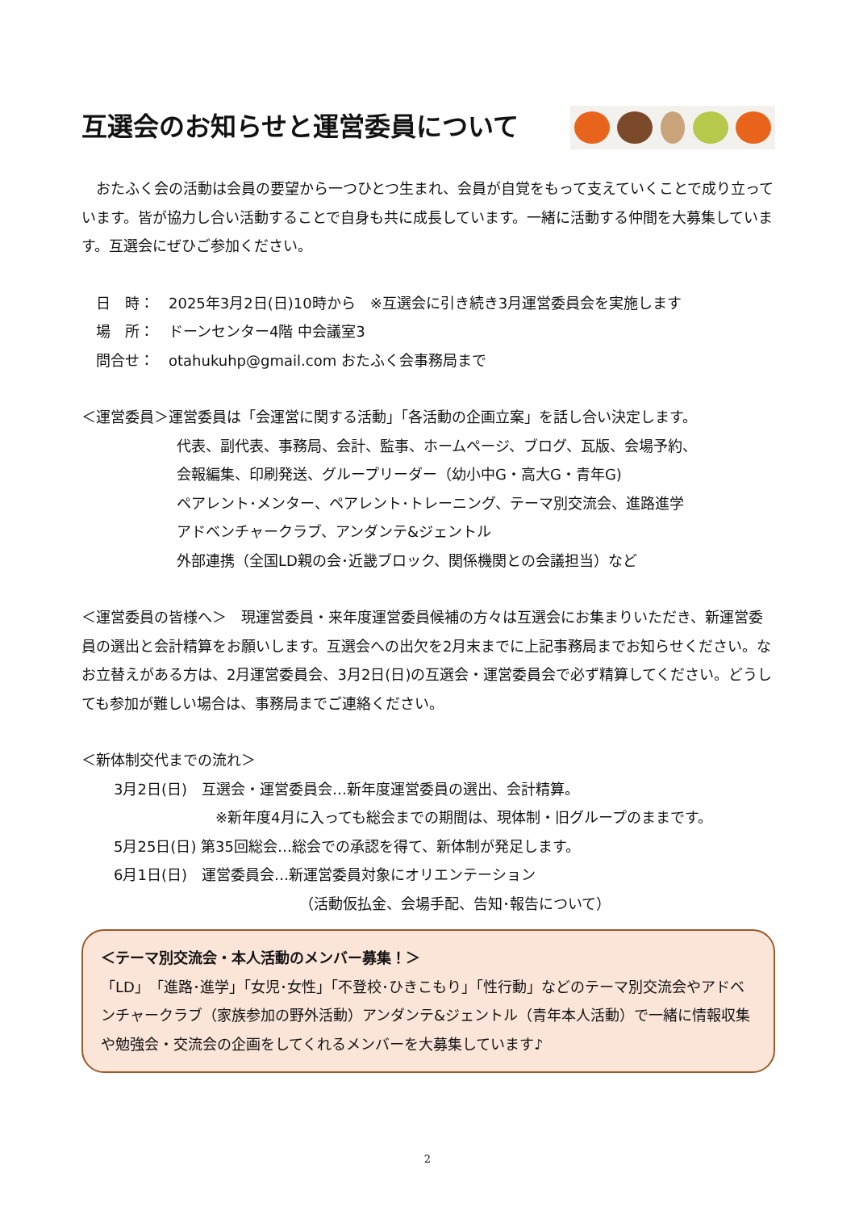互選会のお知らせと運営委員について
　おたふく会の活動は会員の要望から一つひとつ生まれ、会員が自覚をもって支えていくことで成り立っています。皆が協力し合い活動することで自身も共に成長しています。一緒に活動する仲間を大募集しています。互選会にぜひご参加ください。
　日　時：　2025年3月2日(日)10時から　※互選会に引き続き3月運営委員会を実施します
　場　所：　ドーンセンター4階 中会議室3
　問合せ：　otahukuhp@gmail.com おたふく会事務局まで
＜運営委員＞運営委員は「会運営に関する活動」「各活動の企画立案」を話し合い決定します。
代表、副代表、事務局、会計、監事、ホームページ、ブログ、瓦版、会場予約、
会報編集、印刷発送、グループリーダー（幼小中G・高大G・青年G)
ペアレント･メンター、ペアレント･トレーニング、テーマ別交流会、進路進学
アドベンチャークラブ、アンダンテ&ジェントル
外部連携（全国LD親の会･近畿ブロック、関係機関との会議担当）など
＜運営委員の皆様へ＞　現運営委員・来年度運営委員候補の方々は互選会にお集まりいただき、新運営委員の選出と会計精算をお願いします。互選会への出欠を2月末までに上記事務局までお知らせください。なお立替えがある方は、2月運営委員会、3月2日(日)の互選会・運営委員会で必ず精算してください。どうしても参加が難しい場合は、事務局までご連絡ください。
＜新体制交代までの流れ＞
3月2日(日)　互選会・運営委員会…新年度運営委員の選出、会計精算。
※新年度4月に入っても総会までの期間は、現体制・旧グループのままです。
5月25日(日) 第35回総会…総会での承認を得て、新体制が発足します。
6月1日(日)　運営委員会…新運営委員対象にオリエンテーション
（活動仮払金、会場手配、告知･報告について）
＜テーマ別交流会・本人活動のメンバー募集！＞
「LD」「進路･進学」「女児･女性」「不登校･ひきこもり」「性行動」などのテーマ別交流会やアドベンチャークラブ（家族参加の野外活動）アンダンテ&ジェントル（青年本人活動）で一緒に情報収集や勉強会・交流会の企画をしてくれるメンバーを大募集しています♪
2